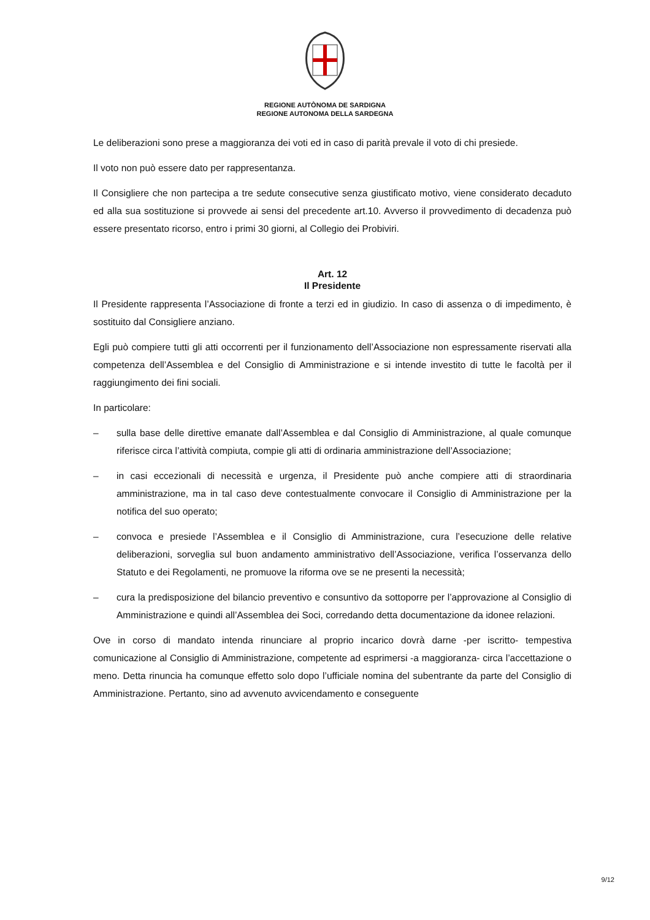REGIONE AUTÒNOMA DE SARDIGNA
REGIONE AUTONOMA DELLA SARDEGNA
Le deliberazioni sono prese a maggioranza dei voti ed in caso di parità prevale il voto di chi presiede.
Il voto non può essere dato per rappresentanza.
Il Consigliere che non partecipa a tre sedute consecutive senza giustificato motivo, viene considerato decaduto ed alla sua sostituzione si provvede ai sensi del precedente art.10. Avverso il provvedimento di decadenza può essere presentato ricorso, entro i primi 30 giorni, al Collegio dei Probiviri.
Art. 12
Il Presidente
Il Presidente rappresenta l’Associazione di fronte a terzi ed in giudizio. In caso di assenza o di impedimento, è sostituito dal Consigliere anziano.
Egli può compiere tutti gli atti occorrenti per il funzionamento dell’Associazione non espressamente riservati alla competenza dell’Assemblea e del Consiglio di Amministrazione e si intende investito di tutte le facoltà per il raggiungimento dei fini sociali.
In particolare:
– sulla base delle direttive emanate dall’Assemblea e dal Consiglio di Amministrazione, al quale comunque riferisce circa l’attività compiuta, compie gli atti di ordinaria amministrazione dell’Associazione;
– in casi eccezionali di necessità e urgenza, il Presidente può anche compiere atti di straordinaria amministrazione, ma in tal caso deve contestualmente convocare il Consiglio di Amministrazione per la notifica del suo operato;
– convoca e presiede l’Assemblea e il Consiglio di Amministrazione, cura l’esecuzione delle relative deliberazioni, sorveglia sul buon andamento amministrativo dell’Associazione, verifica l’osservanza dello Statuto e dei Regolamenti, ne promuove la riforma ove se ne presenti la necessità;
– cura la predisposizione del bilancio preventivo e consuntivo da sottoporre per l’approvazione al Consiglio di Amministrazione e quindi all’Assemblea dei Soci, corredando detta documentazione da idonee relazioni.
Ove in corso di mandato intenda rinunciare al proprio incarico dovrà darne -per iscritto- tempestiva comunicazione al Consiglio di Amministrazione, competente ad esprimersi -a maggioranza- circa l’accettazione o meno. Detta rinuncia ha comunque effetto solo dopo l’ufficiale nomina del subentrante da parte del Consiglio di Amministrazione. Pertanto, sino ad avvenuto avvicendamento e conseguente
9/12